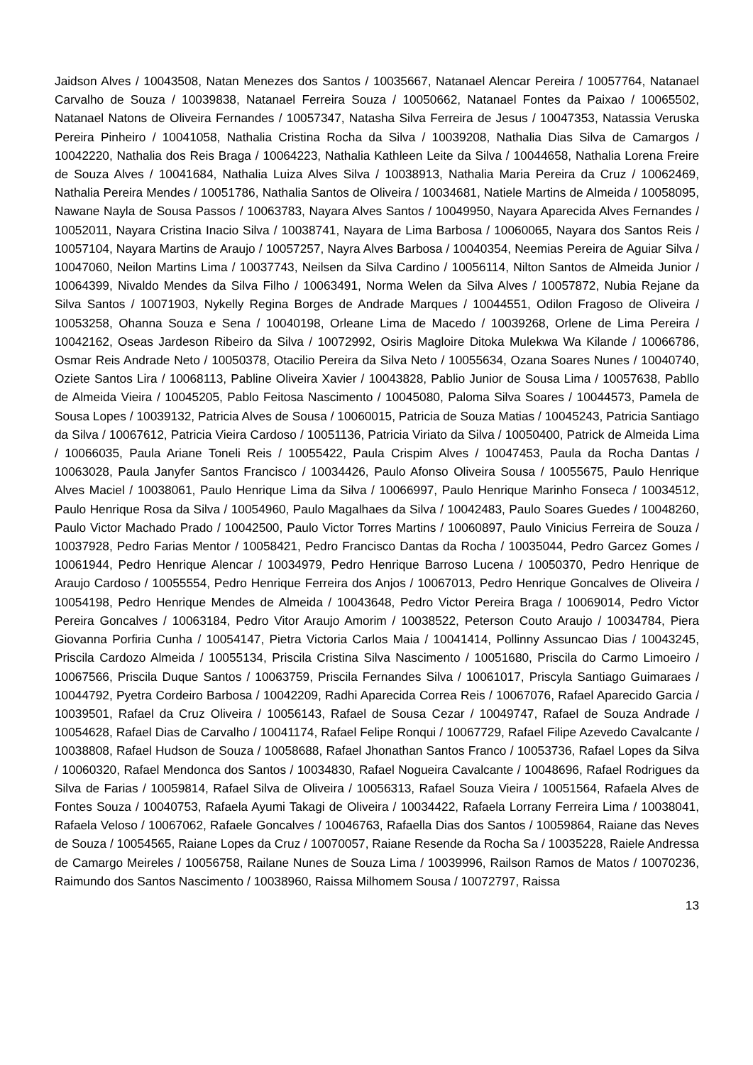Jaidson Alves / 10043508, Natan Menezes dos Santos / 10035667, Natanael Alencar Pereira / 10057764, Natanael Carvalho de Souza / 10039838, Natanael Ferreira Souza / 10050662, Natanael Fontes da Paixao / 10065502, Natanael Natons de Oliveira Fernandes / 10057347, Natasha Silva Ferreira de Jesus / 10047353, Natassia Veruska Pereira Pinheiro / 10041058, Nathalia Cristina Rocha da Silva / 10039208, Nathalia Dias Silva de Camargos / 10042220, Nathalia dos Reis Braga / 10064223, Nathalia Kathleen Leite da Silva / 10044658, Nathalia Lorena Freire de Souza Alves / 10041684, Nathalia Luiza Alves Silva / 10038913, Nathalia Maria Pereira da Cruz / 10062469, Nathalia Pereira Mendes / 10051786, Nathalia Santos de Oliveira / 10034681, Natiele Martins de Almeida / 10058095, Nawane Nayla de Sousa Passos / 10063783, Nayara Alves Santos / 10049950, Nayara Aparecida Alves Fernandes / 10052011, Nayara Cristina Inacio Silva / 10038741, Nayara de Lima Barbosa / 10060065, Nayara dos Santos Reis / 10057104, Nayara Martins de Araujo / 10057257, Nayra Alves Barbosa / 10040354, Neemias Pereira de Aguiar Silva / 10047060, Neilon Martins Lima / 10037743, Neilsen da Silva Cardino / 10056114, Nilton Santos de Almeida Junior / 10064399, Nivaldo Mendes da Silva Filho / 10063491, Norma Welen da Silva Alves / 10057872, Nubia Rejane da Silva Santos / 10071903, Nykelly Regina Borges de Andrade Marques / 10044551, Odilon Fragoso de Oliveira / 10053258, Ohanna Souza e Sena / 10040198, Orleane Lima de Macedo / 10039268, Orlene de Lima Pereira / 10042162, Oseas Jardeson Ribeiro da Silva / 10072992, Osiris Magloire Ditoka Mulekwa Wa Kilande / 10066786, Osmar Reis Andrade Neto / 10050378, Otacilio Pereira da Silva Neto / 10055634, Ozana Soares Nunes / 10040740, Oziete Santos Lira / 10068113, Pabline Oliveira Xavier / 10043828, Pablio Junior de Sousa Lima / 10057638, Pabllo de Almeida Vieira / 10045205, Pablo Feitosa Nascimento / 10045080, Paloma Silva Soares / 10044573, Pamela de Sousa Lopes / 10039132, Patricia Alves de Sousa / 10060015, Patricia de Souza Matias / 10045243, Patricia Santiago da Silva / 10067612, Patricia Vieira Cardoso / 10051136, Patricia Viriato da Silva / 10050400, Patrick de Almeida Lima / 10066035, Paula Ariane Toneli Reis / 10055422, Paula Crispim Alves / 10047453, Paula da Rocha Dantas / 10063028, Paula Janyfer Santos Francisco / 10034426, Paulo Afonso Oliveira Sousa / 10055675, Paulo Henrique Alves Maciel / 10038061, Paulo Henrique Lima da Silva / 10066997, Paulo Henrique Marinho Fonseca / 10034512, Paulo Henrique Rosa da Silva / 10054960, Paulo Magalhaes da Silva / 10042483, Paulo Soares Guedes / 10048260, Paulo Victor Machado Prado / 10042500, Paulo Victor Torres Martins / 10060897, Paulo Vinicius Ferreira de Souza / 10037928, Pedro Farias Mentor / 10058421, Pedro Francisco Dantas da Rocha / 10035044, Pedro Garcez Gomes / 10061944, Pedro Henrique Alencar / 10034979, Pedro Henrique Barroso Lucena / 10050370, Pedro Henrique de Araujo Cardoso / 10055554, Pedro Henrique Ferreira dos Anjos / 10067013, Pedro Henrique Goncalves de Oliveira / 10054198, Pedro Henrique Mendes de Almeida / 10043648, Pedro Victor Pereira Braga / 10069014, Pedro Victor Pereira Goncalves / 10063184, Pedro Vitor Araujo Amorim / 10038522, Peterson Couto Araujo / 10034784, Piera Giovanna Porfiria Cunha / 10054147, Pietra Victoria Carlos Maia / 10041414, Pollinny Assuncao Dias / 10043245, Priscila Cardozo Almeida / 10055134, Priscila Cristina Silva Nascimento / 10051680, Priscila do Carmo Limoeiro / 10067566, Priscila Duque Santos / 10063759, Priscila Fernandes Silva / 10061017, Priscyla Santiago Guimaraes / 10044792, Pyetra Cordeiro Barbosa / 10042209, Radhi Aparecida Correa Reis / 10067076, Rafael Aparecido Garcia / 10039501, Rafael da Cruz Oliveira / 10056143, Rafael de Sousa Cezar / 10049747, Rafael de Souza Andrade / 10054628, Rafael Dias de Carvalho / 10041174, Rafael Felipe Ronqui / 10067729, Rafael Filipe Azevedo Cavalcante / 10038808, Rafael Hudson de Souza / 10058688, Rafael Jhonathan Santos Franco / 10053736, Rafael Lopes da Silva / 10060320, Rafael Mendonca dos Santos / 10034830, Rafael Nogueira Cavalcante / 10048696, Rafael Rodrigues da Silva de Farias / 10059814, Rafael Silva de Oliveira / 10056313, Rafael Souza Vieira / 10051564, Rafaela Alves de Fontes Souza / 10040753, Rafaela Ayumi Takagi de Oliveira / 10034422, Rafaela Lorrany Ferreira Lima / 10038041, Rafaela Veloso / 10067062, Rafaele Goncalves / 10046763, Rafaella Dias dos Santos / 10059864, Raiane das Neves de Souza / 10054565, Raiane Lopes da Cruz / 10070057, Raiane Resende da Rocha Sa / 10035228, Raiele Andressa de Camargo Meireles / 10056758, Railane Nunes de Souza Lima / 10039996, Railson Ramos de Matos / 10070236, Raimundo dos Santos Nascimento / 10038960, Raissa Milhomem Sousa / 10072797, Raissa
13